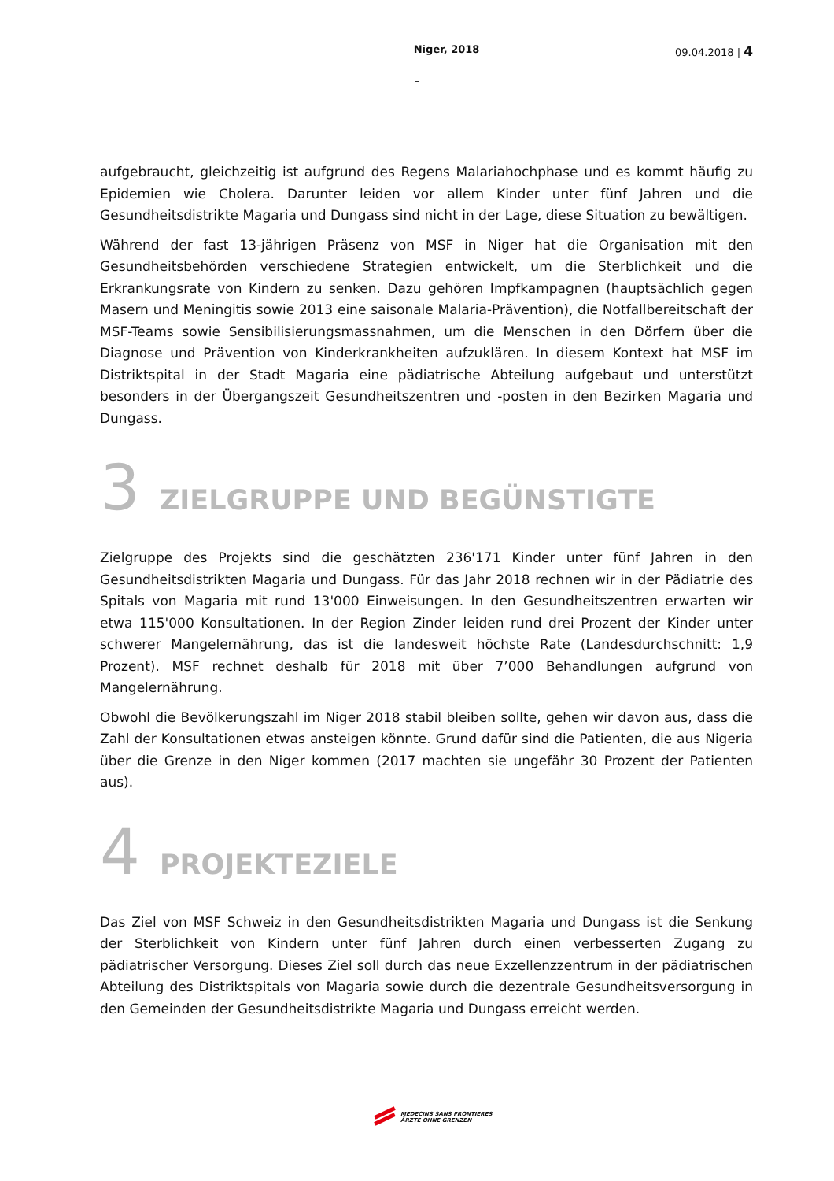Niger, 2018 09.04.2018 | 4
–
aufgebraucht, gleichzeitig ist aufgrund des Regens Malariahochphase und es kommt häufig zu Epidemien wie Cholera. Darunter leiden vor allem Kinder unter fünf Jahren und die Gesundheitsdistrikte Magaria und Dungass sind nicht in der Lage, diese Situation zu bewältigen.
Während der fast 13-jährigen Präsenz von MSF in Niger hat die Organisation mit den Gesundheitsbehörden verschiedene Strategien entwickelt, um die Sterblichkeit und die Erkrankungsrate von Kindern zu senken. Dazu gehören Impfkampagnen (hauptsächlich gegen Masern und Meningitis sowie 2013 eine saisonale Malaria-Prävention), die Notfallbereitschaft der MSF-Teams sowie Sensibilisierungsmassnahmen, um die Menschen in den Dörfern über die Diagnose und Prävention von Kinderkrankheiten aufzuklären. In diesem Kontext hat MSF im Distriktspital in der Stadt Magaria eine pädiatrische Abteilung aufgebaut und unterstützt besonders in der Übergangszeit Gesundheitszentren und -posten in den Bezirken Magaria und Dungass.
3 ZIELGRUPPE UND BEGÜNSTIGTE
Zielgruppe des Projekts sind die geschätzten 236'171 Kinder unter fünf Jahren in den Gesundheitsdistrikten Magaria und Dungass. Für das Jahr 2018 rechnen wir in der Pädiatrie des Spitals von Magaria mit rund 13'000 Einweisungen. In den Gesundheitszentren erwarten wir etwa 115'000 Konsultationen. In der Region Zinder leiden rund drei Prozent der Kinder unter schwerer Mangelernährung, das ist die landesweit höchste Rate (Landesdurchschnitt: 1,9 Prozent). MSF rechnet deshalb für 2018 mit über 7’000 Behandlungen aufgrund von Mangelernährung.
Obwohl die Bevölkerungszahl im Niger 2018 stabil bleiben sollte, gehen wir davon aus, dass die Zahl der Konsultationen etwas ansteigen könnte. Grund dafür sind die Patienten, die aus Nigeria über die Grenze in den Niger kommen (2017 machten sie ungefähr 30 Prozent der Patienten aus).
4 PROJEKTEZIELE
Das Ziel von MSF Schweiz in den Gesundheitsdistrikten Magaria und Dungass ist die Senkung der Sterblichkeit von Kindern unter fünf Jahren durch einen verbesserten Zugang zu pädiatrischer Versorgung. Dieses Ziel soll durch das neue Exzellenzzentrum in der pädiatrischen Abteilung des Distriktspitals von Magaria sowie durch die dezentrale Gesundheitsversorgung in den Gemeinden der Gesundheitsdistrikte Magaria und Dungass erreicht werden.
MEDECINS SANS FRONTIERES
ÄRZTE OHNE GRENZEN